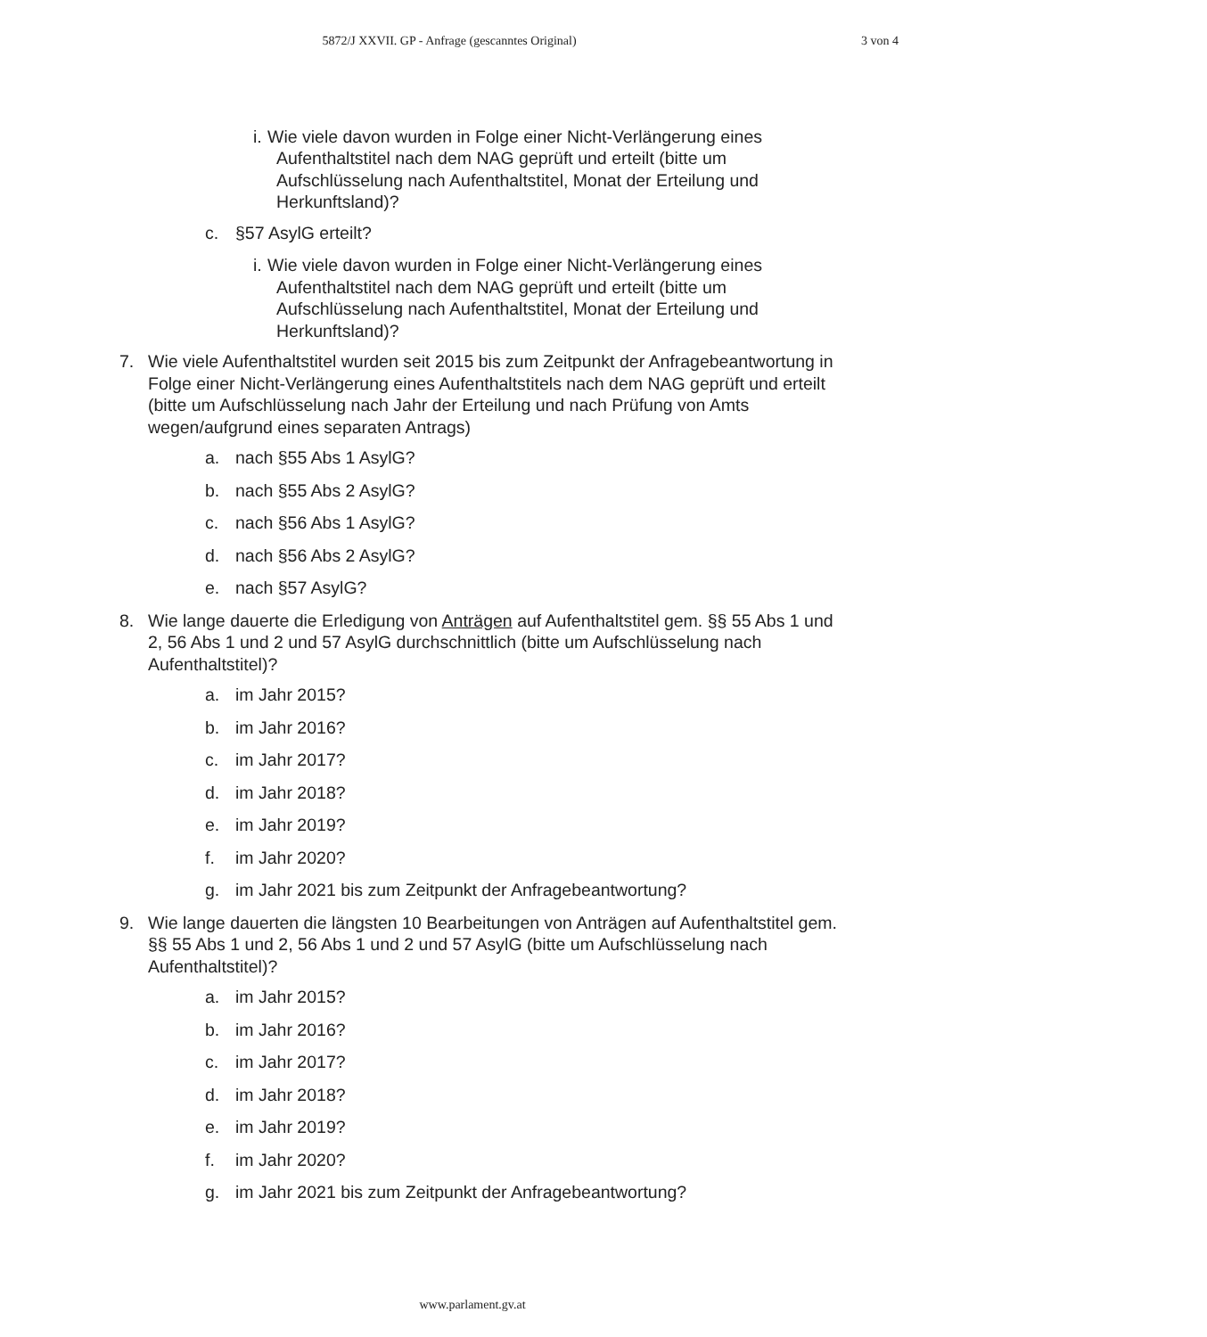5872/J XXVII. GP - Anfrage (gescanntes Original)
3 von 4
i. Wie viele davon wurden in Folge einer Nicht-Verlängerung eines Aufenthaltstitel nach dem NAG geprüft und erteilt (bitte um Aufschlüsselung nach Aufenthaltstitel, Monat der Erteilung und Herkunftsland)?
c. §57 AsylG erteilt?
i. Wie viele davon wurden in Folge einer Nicht-Verlängerung eines Aufenthaltstitel nach dem NAG geprüft und erteilt (bitte um Aufschlüsselung nach Aufenthaltstitel, Monat der Erteilung und Herkunftsland)?
7. Wie viele Aufenthaltstitel wurden seit 2015 bis zum Zeitpunkt der Anfragebeantwortung in Folge einer Nicht-Verlängerung eines Aufenthaltstitels nach dem NAG geprüft und erteilt (bitte um Aufschlüsselung nach Jahr der Erteilung und nach Prüfung von Amts wegen/aufgrund eines separaten Antrags)
a. nach §55 Abs 1 AsylG?
b. nach §55 Abs 2 AsylG?
c. nach §56 Abs 1 AsylG?
d. nach §56 Abs 2 AsylG?
e. nach §57 AsylG?
8. Wie lange dauerte die Erledigung von Anträgen auf Aufenthaltstitel gem. §§ 55 Abs 1 und 2, 56 Abs 1 und 2 und 57 AsylG durchschnittlich (bitte um Aufschlüsselung nach Aufenthaltstitel)?
a. im Jahr 2015?
b. im Jahr 2016?
c. im Jahr 2017?
d. im Jahr 2018?
e. im Jahr 2019?
f. im Jahr 2020?
g. im Jahr 2021 bis zum Zeitpunkt der Anfragebeantwortung?
9. Wie lange dauerten die längsten 10 Bearbeitungen von Anträgen auf Aufenthaltstitel gem. §§ 55 Abs 1 und 2, 56 Abs 1 und 2 und 57 AsylG (bitte um Aufschlüsselung nach Aufenthaltstitel)?
a. im Jahr 2015?
b. im Jahr 2016?
c. im Jahr 2017?
d. im Jahr 2018?
e. im Jahr 2019?
f. im Jahr 2020?
g. im Jahr 2021 bis zum Zeitpunkt der Anfragebeantwortung?
www.parlament.gv.at